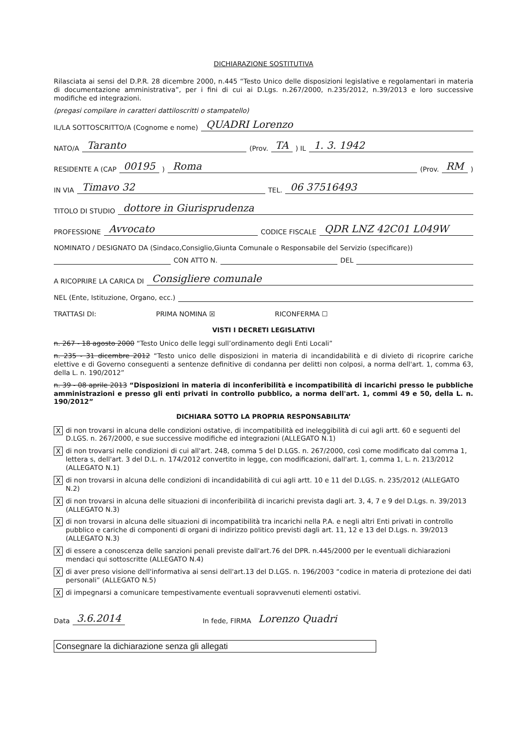DICHIARAZIONE SOSTITUTIVA
Rilasciata ai sensi del D.P.R. 28 dicembre 2000, n.445 “Testo Unico delle disposizioni legislative e regolamentari in materia di documentazione amministrativa”, per i fini di cui ai D.Lgs. n.267/2000, n.235/2012, n.39/2013 e loro successive modifiche ed integrazioni.
(pregasi compilare in caratteri dattiloscritti o stampatello)
IL/LA SOTTOSCRITTO/A (Cognome e nome) QUADRI Lorenzo
NATO/A Taranto (Prov. TA) IL 1. 3. 1942
RESIDENTE A (CAP 00195) Roma (Prov. RM)
IN VIA Timavo 32 TEL. 06 37516493
TITOLO DI STUDIO dottore in Giurisprudenza
PROFESSIONE Avvocato CODICE FISCALE QDR LNZ 42C01 L049W
NOMINATO / DESIGNATO DA (Sindaco,Consiglio,Giunta Comunale o Responsabile del Servizio (specificare))
CON ATTO N. DEL
A RICOPRIRE LA CARICA DI Consigliere comunale
NEL (Ente, Istituzione, Organo, ecc.)
TRATTASI DI: PRIMA NOMINA ☒ RICONFERMA ☐
VISTI I DECRETI LEGISLATIVI
n. 267 - 18 agosto 2000 “Testo Unico delle leggi sull’ordinamento degli Enti Locali”
n. 235 - 31 dicembre 2012 “Testo unico delle disposizioni in materia di incandidabilità e di divieto di ricoprire cariche elettive e di Governo conseguenti a sentenze definitive di condanna per delitti non colposi, a norma dell'art. 1, comma 63, della L. n. 190/2012”
n. 39 - 08 aprile 2013 “Disposizioni in materia di inconferibilità e incompatibilità di incarichi presso le pubbliche amministrazioni e presso gli enti privati in controllo pubblico, a norma dell'art. 1, commi 49 e 50, della L. n. 190/2012”
DICHIARA SOTTO LA PROPRIA RESPONSABILITA’
Xdi non trovarsi in alcuna delle condizioni ostative, di incompatibilità ed ineleggibilità di cui agli artt. 60 e seguenti del D.LGS. n. 267/2000, e sue successive modifiche ed integrazioni (ALLEGATO N.1)
Xdi non trovarsi nelle condizioni di cui all'art. 248, comma 5 del D.LGS. n. 267/2000, così come modificato dal comma 1, lettera s, dell'art. 3 del D.L. n. 174/2012 convertito in legge, con modificazioni, dall'art. 1, comma 1, L. n. 213/2012 (ALLEGATO N.1)
Xdi non trovarsi in alcuna delle condizioni di incandidabilità di cui agli artt. 10 e 11 del D.LGS. n. 235/2012 (ALLEGATO N.2)
Xdi non trovarsi in alcuna delle situazioni di inconferibilità di incarichi prevista dagli art. 3, 4, 7 e 9 del D.Lgs. n. 39/2013 (ALLEGATO N.3)
Xdi non trovarsi in alcuna delle situazioni di incompatibilità tra incarichi nella P.A. e negli altri Enti privati in controllo pubblico e cariche di componenti di organi di indirizzo politico previsti dagli art. 11, 12 e 13 del D.Lgs. n. 39/2013 (ALLEGATO N.3)
Xdi essere a conoscenza delle sanzioni penali previste dall'art.76 del DPR. n.445/2000 per le eventuali dichiarazioni mendaci qui sottoscritte (ALLEGATO N.4)
Xdi aver preso visione dell'informativa ai sensi dell'art.13 del D.LGS. n. 196/2003 “codice in materia di protezione dei dati personali” (ALLEGATO N.5)
Xdi impegnarsi a comunicare tempestivamente eventuali sopravvenuti elementi ostativi.
Data 3.6.2014 In fede, FIRMA Lorenzo Quadri
Consegnare la dichiarazione senza gli allegati